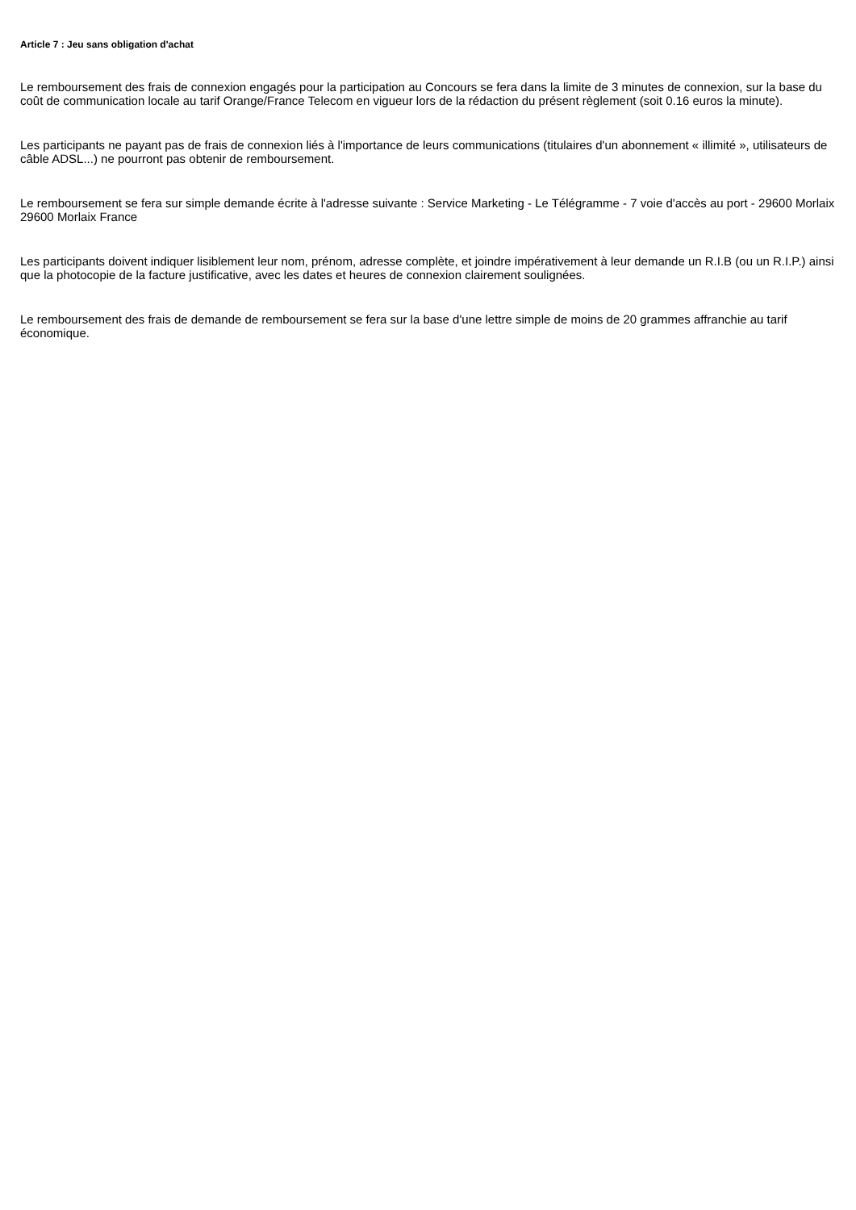Article 7 : Jeu sans obligation d'achat
Le remboursement des frais de connexion engagés pour la participation au Concours se fera dans la limite de 3 minutes de connexion, sur la base du coût de communication locale au tarif Orange/France Telecom en vigueur lors de la rédaction du présent règlement (soit 0.16 euros la minute).
Les participants ne payant pas de frais de connexion liés à l'importance de leurs communications (titulaires d'un abonnement « illimité », utilisateurs de câble ADSL...) ne pourront pas obtenir de remboursement.
Le remboursement se fera sur simple demande écrite à l'adresse suivante : Service Marketing - Le Télégramme - 7 voie d'accès au port - 29600 Morlaix 29600 Morlaix France
Les participants doivent indiquer lisiblement leur nom, prénom, adresse complète, et joindre impérativement à leur demande un R.I.B (ou un R.I.P.) ainsi que la photocopie de la facture justificative, avec les dates et heures de connexion clairement soulignées.
Le remboursement des frais de demande de remboursement se fera sur la base d'une lettre simple de moins de 20 grammes affranchie au tarif économique.